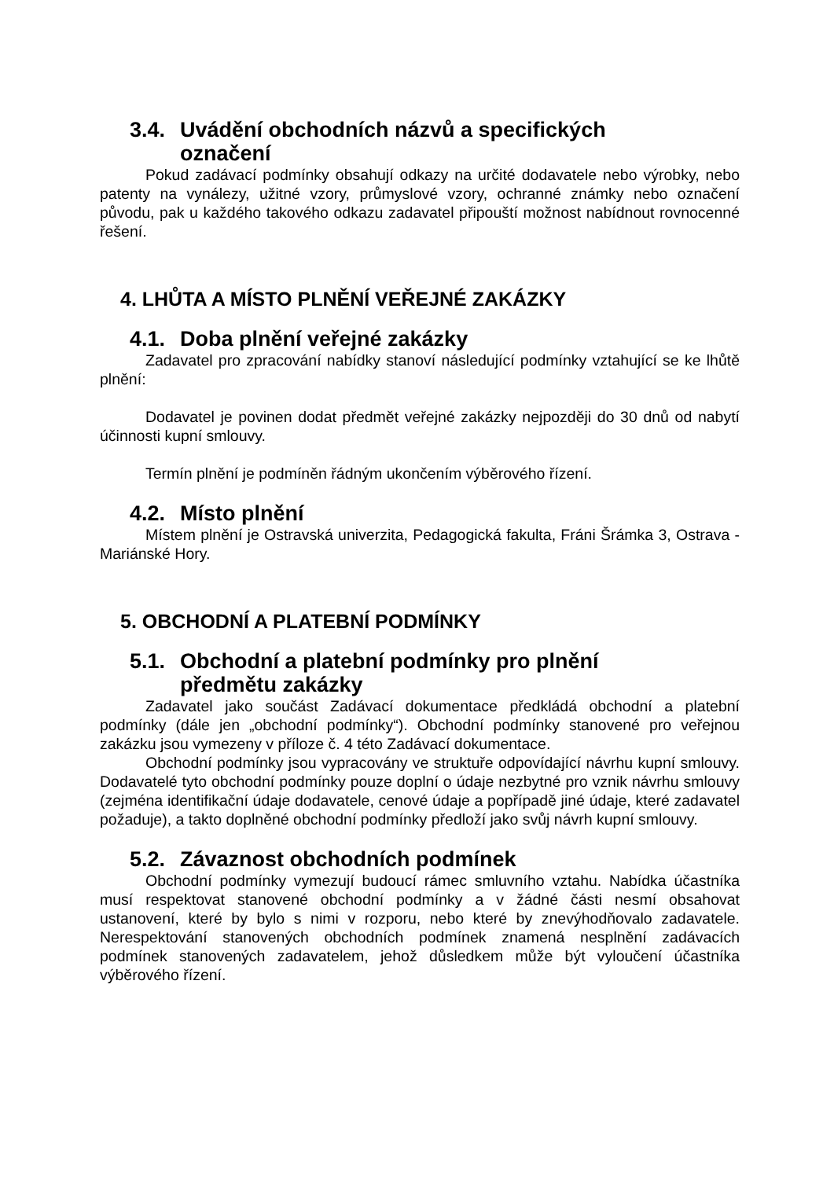3.4. Uvádění obchodních názvů a specifických označení
Pokud zadávací podmínky obsahují odkazy na určité dodavatele nebo výrobky, nebo patenty na vynálezy, užitné vzory, průmyslové vzory, ochranné známky nebo označení původu, pak u každého takového odkazu zadavatel připouští možnost nabídnout rovnocenné řešení.
4. LHŮTA A MÍSTO PLNĚNÍ VEŘEJNÉ ZAKÁZKY
4.1. Doba plnění veřejné zakázky
Zadavatel pro zpracování nabídky stanoví následující podmínky vztahující se ke lhůtě plnění:
Dodavatel je povinen dodat předmět veřejné zakázky nejpozději do 30 dnů od nabytí účinnosti kupní smlouvy.
Termín plnění je podmíněn řádným ukončením výběrového řízení.
4.2. Místo plnění
Místem plnění je Ostravská univerzita, Pedagogická fakulta, Fráni Šrámka 3, Ostrava - Mariánské Hory.
5. OBCHODNÍ A PLATEBNÍ PODMÍNKY
5.1. Obchodní a platební podmínky pro plnění předmětu zakázky
Zadavatel jako součást Zadávací dokumentace předkládá obchodní a platební podmínky (dále jen „obchodní podmínky“). Obchodní podmínky stanovené pro veřejnou zakázku jsou vymezeny v příloze č. 4 této Zadávací dokumentace.
Obchodní podmínky jsou vypracovány ve struktuře odpovídající návrhu kupní smlouvy. Dodavatelé tyto obchodní podmínky pouze doplní o údaje nezbytné pro vznik návrhu smlouvy (zejména identifikační údaje dodavatele, cenové údaje a popřípadě jiné údaje, které zadavatel požaduje), a takto doplněné obchodní podmínky předloží jako svůj návrh kupní smlouvy.
5.2. Závaznost obchodních podmínek
Obchodní podmínky vymezují budoucí rámec smluvního vztahu. Nabídka účastníka musí respektovat stanovené obchodní podmínky a v žádné části nesmí obsahovat ustanovení, které by bylo s nimi v rozporu, nebo které by znevýhodňovalo zadavatele. Nerespektování stanovených obchodních podmínek znamená nesplnění zadávacích podmínek stanovených zadavatelem, jehož důsledkem může být vyloučení účastníka výběrového řízení.